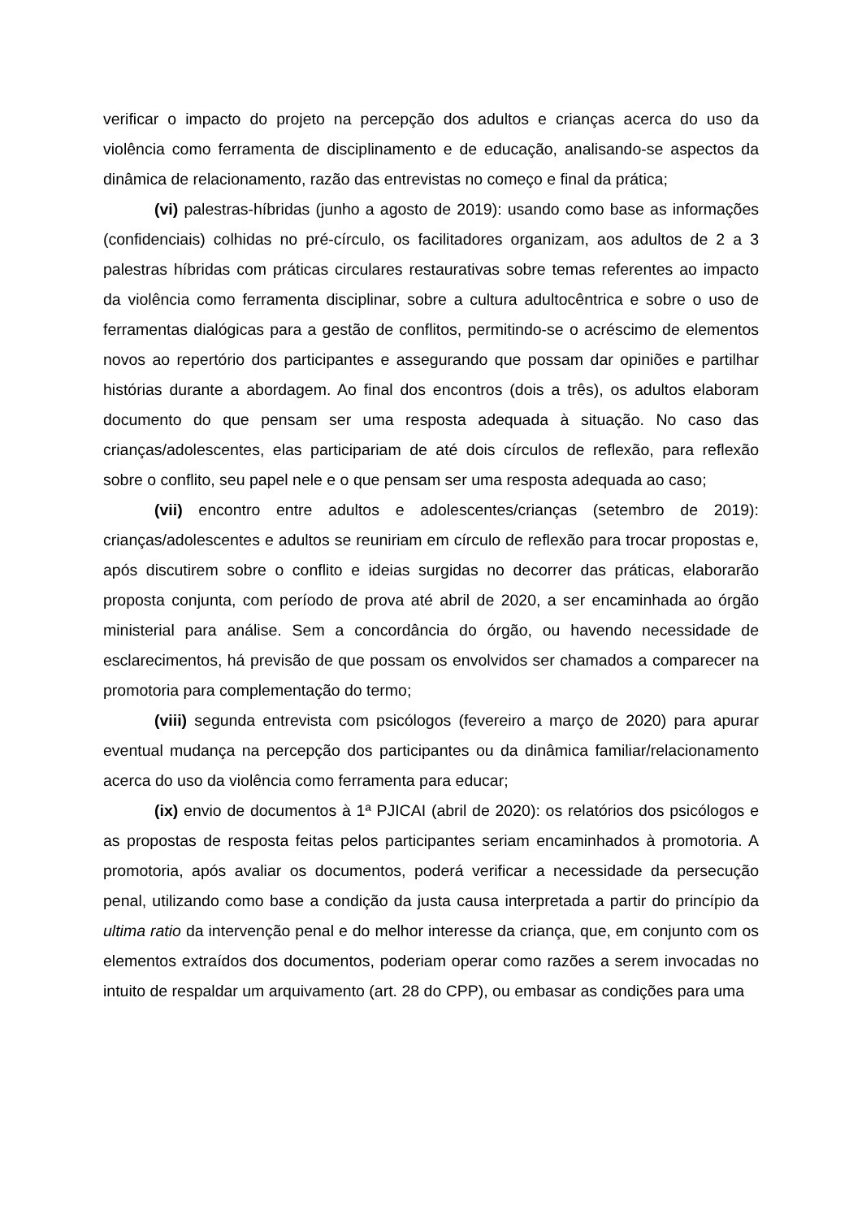verificar o impacto do projeto na percepção dos adultos e crianças acerca do uso da violência como ferramenta de disciplinamento e de educação, analisando-se aspectos da dinâmica de relacionamento, razão das entrevistas no começo e final da prática;
(vi) palestras-híbridas (junho a agosto de 2019): usando como base as informações (confidenciais) colhidas no pré-círculo, os facilitadores organizam, aos adultos de 2 a 3 palestras híbridas com práticas circulares restaurativas sobre temas referentes ao impacto da violência como ferramenta disciplinar, sobre a cultura adultocêntrica e sobre o uso de ferramentas dialógicas para a gestão de conflitos, permitindo-se o acréscimo de elementos novos ao repertório dos participantes e assegurando que possam dar opiniões e partilhar histórias durante a abordagem. Ao final dos encontros (dois a três), os adultos elaboram documento do que pensam ser uma resposta adequada à situação. No caso das crianças/adolescentes, elas participariam de até dois círculos de reflexão, para reflexão sobre o conflito, seu papel nele e o que pensam ser uma resposta adequada ao caso;
(vii) encontro entre adultos e adolescentes/crianças (setembro de 2019): crianças/adolescentes e adultos se reuniriam em círculo de reflexão para trocar propostas e, após discutirem sobre o conflito e ideias surgidas no decorrer das práticas, elaborarão proposta conjunta, com período de prova até abril de 2020, a ser encaminhada ao órgão ministerial para análise. Sem a concordância do órgão, ou havendo necessidade de esclarecimentos, há previsão de que possam os envolvidos ser chamados a comparecer na promotoria para complementação do termo;
(viii) segunda entrevista com psicólogos (fevereiro a março de 2020) para apurar eventual mudança na percepção dos participantes ou da dinâmica familiar/relacionamento acerca do uso da violência como ferramenta para educar;
(ix) envio de documentos à 1ª PJICAI (abril de 2020): os relatórios dos psicólogos e as propostas de resposta feitas pelos participantes seriam encaminhados à promotoria. A promotoria, após avaliar os documentos, poderá verificar a necessidade da persecução penal, utilizando como base a condição da justa causa interpretada a partir do princípio da ultima ratio da intervenção penal e do melhor interesse da criança, que, em conjunto com os elementos extraídos dos documentos, poderiam operar como razões a serem invocadas no intuito de respaldar um arquivamento (art. 28 do CPP), ou embasar as condições para uma